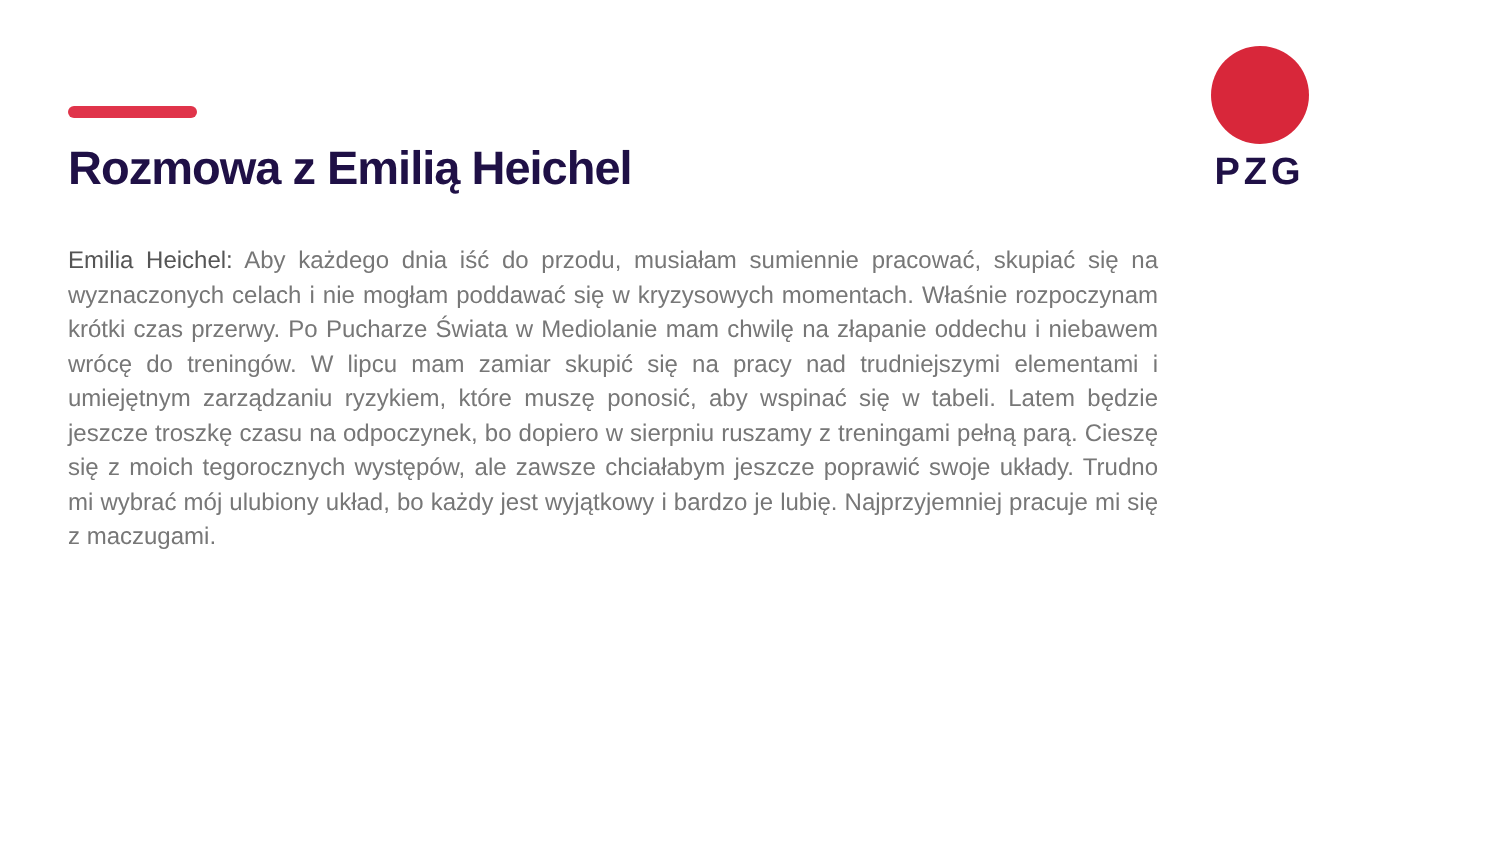Rozmowa z Emilią Heichel
Emilia Heichel: Aby każdego dnia iść do przodu, musiałam sumiennie pracować, skupiać się na wyznaczonych celach i nie mogłam poddawać się w kryzysowych momentach. Właśnie rozpoczynam krótki czas przerwy. Po Pucharze Świata w Mediolanie mam chwilę na złapanie oddechu i niebawem wrócę do treningów. W lipcu mam zamiar skupić się na pracy nad trudniejszymi elementami i umiejętnym zarządzaniu ryzykiem, które muszę ponosić, aby wspinać się w tabeli. Latem będzie jeszcze troszkę czasu na odpoczynek, bo dopiero w sierpniu ruszamy z treningami pełną parą. Cieszę się z moich tegorocznych występów, ale zawsze chciałabym jeszcze poprawić swoje układy. Trudno mi wybrać mój ulubiony układ, bo każdy jest wyjątkowy i bardzo je lubię. Najprzyjemniej pracuje mi się z maczugami.
PZG